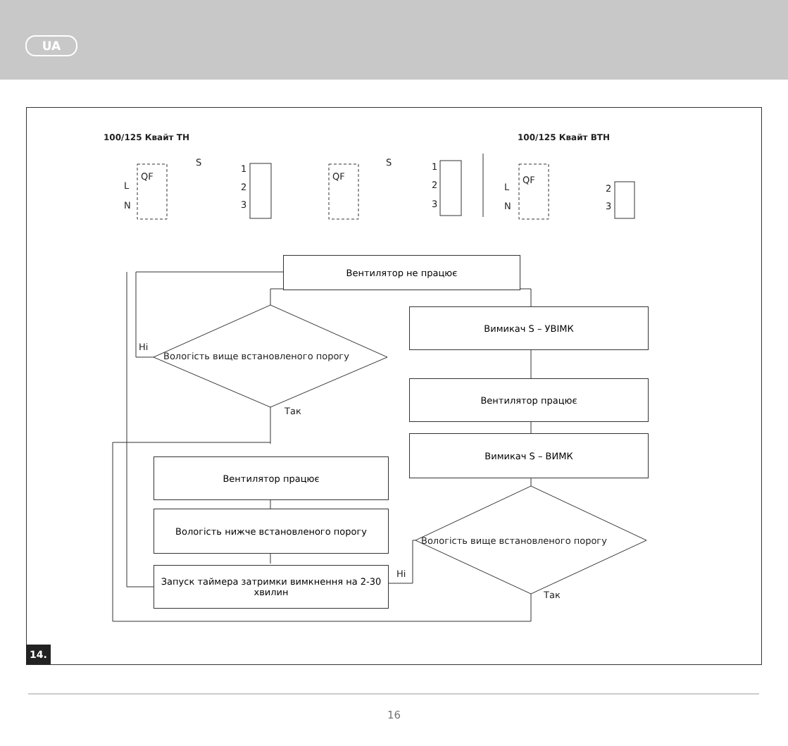UA
100/125 Квайт ТН 100/125 Квайт ВТН
QF
S
L
N
1
2
3
QF
S 1
2
3
QF
L
N
2
3
Вентилятор не працює
Вологість вище встановленого порогу
Ні
Так
Вимикач S – УВІМК
Вентилятор працює
Вимикач S – ВИМК
Вологість вище встановленого порогу
Ні
Так
Вентилятор працює
Вологість нижче встановленого порогу
Запуск таймера затримки вимкнення на 2-30 хвилин
14.
16